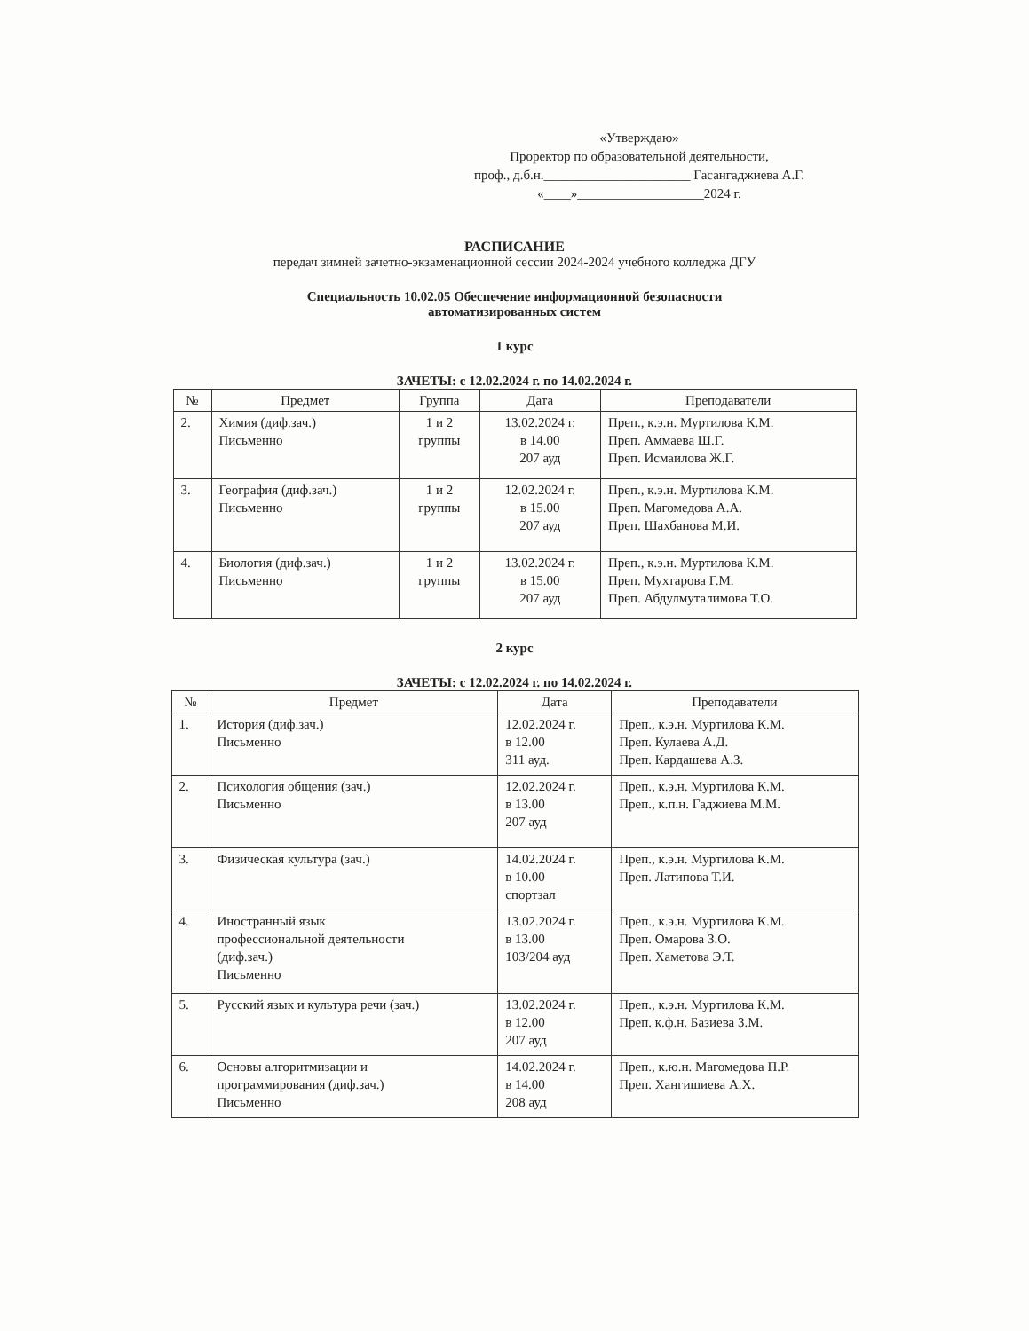«Утверждаю»
Проректор по образовательной деятельности,
проф., д.б.н.______________________ Гасангаджиева А.Г.
«____»___________________2024 г.
РАСПИСАНИЕ
передач зимней зачетно-экзаменационной сессии 2024-2024 учебного колледжа ДГУ
Специальность 10.02.05 Обеспечение информационной безопасности
автоматизированных систем
1 курс
ЗАЧЕТЫ: с 12.02.2024 г. по 14.02.2024 г.
| № | Предмет | Группа | Дата | Преподаватели |
| --- | --- | --- | --- | --- |
| 2. | Химия (диф.зач.) Письменно | 1 и 2 группы | 13.02.2024 г. в 14.00 207 ауд | Преп., к.э.н. Муртилова К.М. Преп. Аммаева Ш.Г. Преп. Исмаилова Ж.Г. |
| 3. | География (диф.зач.) Письменно | 1 и 2 группы | 12.02.2024 г. в 15.00 207 ауд | Преп., к.э.н. Муртилова К.М. Преп. Магомедова А.А. Преп. Шахбанова М.И. |
| 4. | Биология (диф.зач.) Письменно | 1 и 2 группы | 13.02.2024 г. в 15.00 207 ауд | Преп., к.э.н. Муртилова К.М. Преп. Мухтарова Г.М. Преп. Абдулмуталимова Т.О. |
2 курс
ЗАЧЕТЫ: с 12.02.2024 г. по 14.02.2024 г.
| № | Предмет | Дата | Преподаватели |
| --- | --- | --- | --- |
| 1. | История (диф.зач.) Письменно | 12.02.2024 г. в 12.00 311 ауд. | Преп., к.э.н. Муртилова К.М. Преп. Кулаева А.Д. Преп. Кардашева А.З. |
| 2. | Психология общения (зач.) Письменно | 12.02.2024 г. в 13.00 207 ауд | Преп., к.э.н. Муртилова К.М. Преп., к.п.н. Гаджиева М.М. |
| 3. | Физическая культура (зач.) | 14.02.2024 г. в 10.00 спортзал | Преп., к.э.н. Муртилова К.М. Преп. Латипова Т.И. |
| 4. | Иностранный язык профессиональной деятельности (диф.зач.) Письменно | 13.02.2024 г. в 13.00 103/204 ауд | Преп., к.э.н. Муртилова К.М. Преп. Омарова З.О. Преп. Хаметова Э.Т. |
| 5. | Русский язык и культура речи (зач.) | 13.02.2024 г. в 12.00 207 ауд | Преп., к.э.н. Муртилова К.М. Преп. к.ф.н. Базиева З.М. |
| 6. | Основы алгоритмизации и программирования (диф.зач.) Письменно | 14.02.2024 г. в 14.00 208 ауд | Преп., к.ю.н. Магомедова П.Р. Преп. Хангишиева А.Х. |